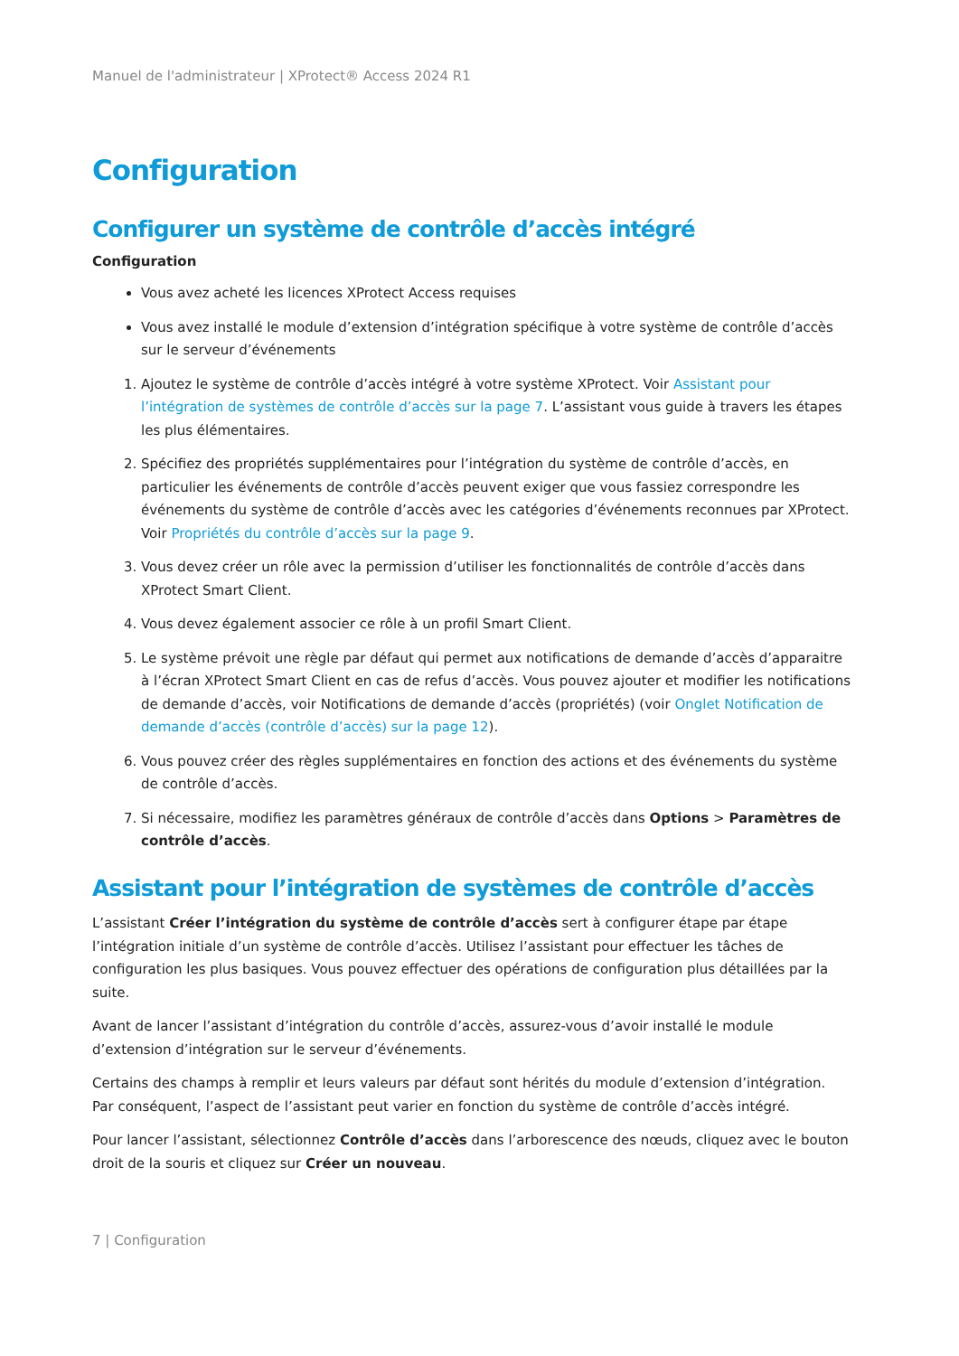Manuel de l'administrateur | XProtect® Access 2024 R1
Configuration
Configurer un système de contrôle d’accès intégré
Configuration
Vous avez acheté les licences XProtect Access requises
Vous avez installé le module d’extension d’intégration spécifique à votre système de contrôle d’accès sur le serveur d’événements
1. Ajoutez le système de contrôle d’accès intégré à votre système XProtect. Voir Assistant pour l’intégration de systèmes de contrôle d’accès sur la page 7. L’assistant vous guide à travers les étapes les plus élémentaires.
2. Spécifiez des propriétés supplémentaires pour l’intégration du système de contrôle d’accès, en particulier les événements de contrôle d’accès peuvent exiger que vous fassiez correspondre les événements du système de contrôle d’accès avec les catégories d’événements reconnues par XProtect. Voir Propriétés du contrôle d’accès sur la page 9.
3. Vous devez créer un rôle avec la permission d’utiliser les fonctionnalités de contrôle d’accès dans XProtect Smart Client.
4. Vous devez également associer ce rôle à un profil Smart Client.
5. Le système prévoit une règle par défaut qui permet aux notifications de demande d’accès d’apparaitre à l’écran XProtect Smart Client en cas de refus d’accès. Vous pouvez ajouter et modifier les notifications de demande d’accès, voir Notifications de demande d’accès (propriétés) (voir Onglet Notification de demande d’accès (contrôle d’accès) sur la page 12).
6. Vous pouvez créer des règles supplémentaires en fonction des actions et des événements du système de contrôle d’accès.
7. Si nécessaire, modifiez les paramètres généraux de contrôle d’accès dans Options > Paramètres de contrôle d’accès.
Assistant pour l’intégration de systèmes de contrôle d’accès
L’assistant Créer l’intégration du système de contrôle d’accès sert à configurer étape par étape l’intégration initiale d’un système de contrôle d’accès. Utilisez l’assistant pour effectuer les tâches de configuration les plus basiques. Vous pouvez effectuer des opérations de configuration plus détaillées par la suite.
Avant de lancer l’assistant d’intégration du contrôle d’accès, assurez-vous d’avoir installé le module d’extension d’intégration sur le serveur d’événements.
Certains des champs à remplir et leurs valeurs par défaut sont hérités du module d’extension d’intégration. Par conséquent, l’aspect de l’assistant peut varier en fonction du système de contrôle d’accès intégré.
Pour lancer l’assistant, sélectionnez Contrôle d’accès dans l’arborescence des nœuds, cliquez avec le bouton droit de la souris et cliquez sur Créer un nouveau.
7 | Configuration